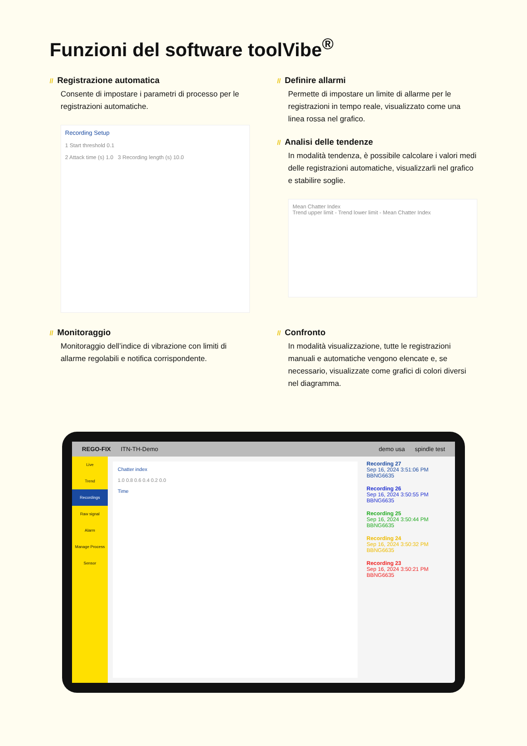Funzioni del software toolVibe<sup>®</sup>
// Registrazione automatica
Consente di impostare i parametri di processo per le registrazioni automatiche.
Recording Setup
1 Start threshold 0.1
2 Attack time (s) 1.0 3 Recording length (s) 10.0
// Definire allarmi
Permette di impostare un limite di allarme per le registrazioni in tempo reale, visualizzato come una linea rossa nel grafico.
// Analisi delle tendenze
In modalità tendenza, è possibile calcolare i valori medi delle registrazioni automatiche, visualizzarli nel grafico e stabilire soglie.
Mean Chatter Index
Trend upper limit - Trend lower limit - Mean Chatter Index
// Monitoraggio
Monitoraggio dell’indice di vibrazione con limiti di allarme regolabili e notifica corrispondente.
// Confronto
In modalità visualizzazione, tutte le registrazioni manuali e automatiche vengono elencate e, se necessario, visualizzate come grafici di colori diversi nel diagramma.
REGO-FIX ITN-TH-Demo demo usa spindle test
Live
Trend
Recordings
Raw signal
Alarm
Manage Process
Sensor
Chatter index
1.0 0.8 0.6 0.4 0.2 0.0
Time
Recording 27
Sep 16, 2024 3:51:06 PM BBNG6635
Recording 26
Sep 16, 2024 3:50:55 PM BBNG6635
Recording 25
Sep 16, 2024 3:50:44 PM BBNG6635
Recording 24
Sep 16, 2024 3:50:32 PM BBNG6635
Recording 23
Sep 16, 2024 3:50:21 PM BBNG6635